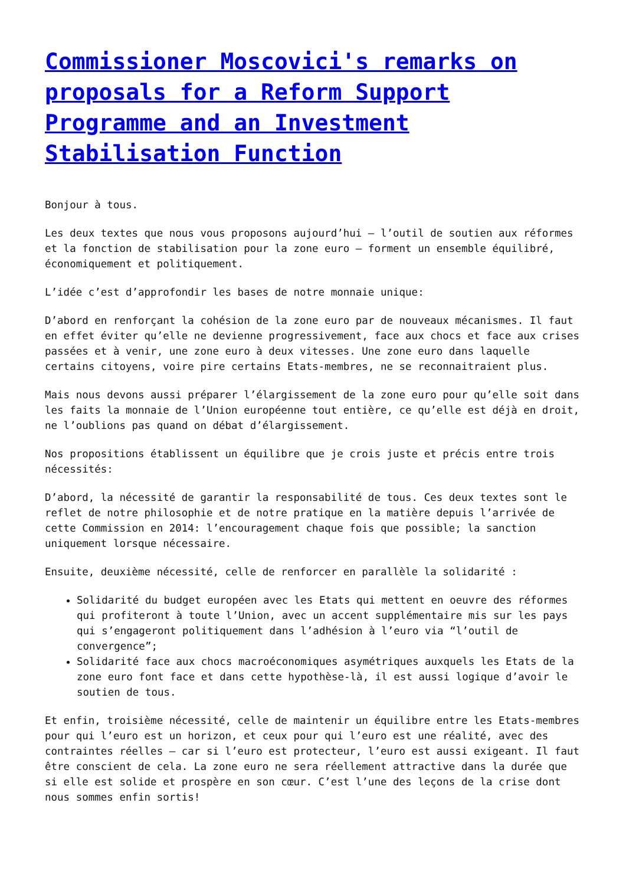Commissioner Moscovici's remarks on proposals for a Reform Support Programme and an Investment Stabilisation Function
Bonjour à tous.
Les deux textes que nous vous proposons aujourd’hui – l’outil de soutien aux réformes et la fonction de stabilisation pour la zone euro – forment un ensemble équilibré, économiquement et politiquement.
L’idée c’est d’approfondir les bases de notre monnaie unique:
D’abord en renforçant la cohésion de la zone euro par de nouveaux mécanismes. Il faut en effet éviter qu’elle ne devienne progressivement, face aux chocs et face aux crises passées et à venir, une zone euro à deux vitesses. Une zone euro dans laquelle certains citoyens, voire pire certains Etats-membres, ne se reconnaitraient plus.
Mais nous devons aussi préparer l’élargissement de la zone euro pour qu’elle soit dans les faits la monnaie de l’Union européenne tout entière, ce qu’elle est déjà en droit, ne l’oublions pas quand on débat d’élargissement.
Nos propositions établissent un équilibre que je crois juste et précis entre trois nécessités:
D’abord, la nécessité de garantir la responsabilité de tous. Ces deux textes sont le reflet de notre philosophie et de notre pratique en la matière depuis l’arrivée de cette Commission en 2014: l’encouragement chaque fois que possible; la sanction uniquement lorsque nécessaire.
Ensuite, deuxième nécessité, celle de renforcer en parallèle la solidarité :
Solidarité du budget européen avec les Etats qui mettent en oeuvre des réformes qui profiteront à toute l’Union, avec un accent supplémentaire mis sur les pays qui s’engageront politiquement dans l’adhésion à l’euro via “l’outil de convergence”;
Solidarité face aux chocs macroéconomiques asymétriques auxquels les Etats de la zone euro font face et dans cette hypothèse-là, il est aussi logique d’avoir le soutien de tous.
Et enfin, troisième nécessité, celle de maintenir un équilibre entre les Etats-membres pour qui l’euro est un horizon, et ceux pour qui l’euro est une réalité, avec des contraintes réelles – car si l’euro est protecteur, l’euro est aussi exigeant. Il faut être conscient de cela. La zone euro ne sera réellement attractive dans la durée que si elle est solide et prospère en son cœur. C’est l’une des leçons de la crise dont nous sommes enfin sortis!